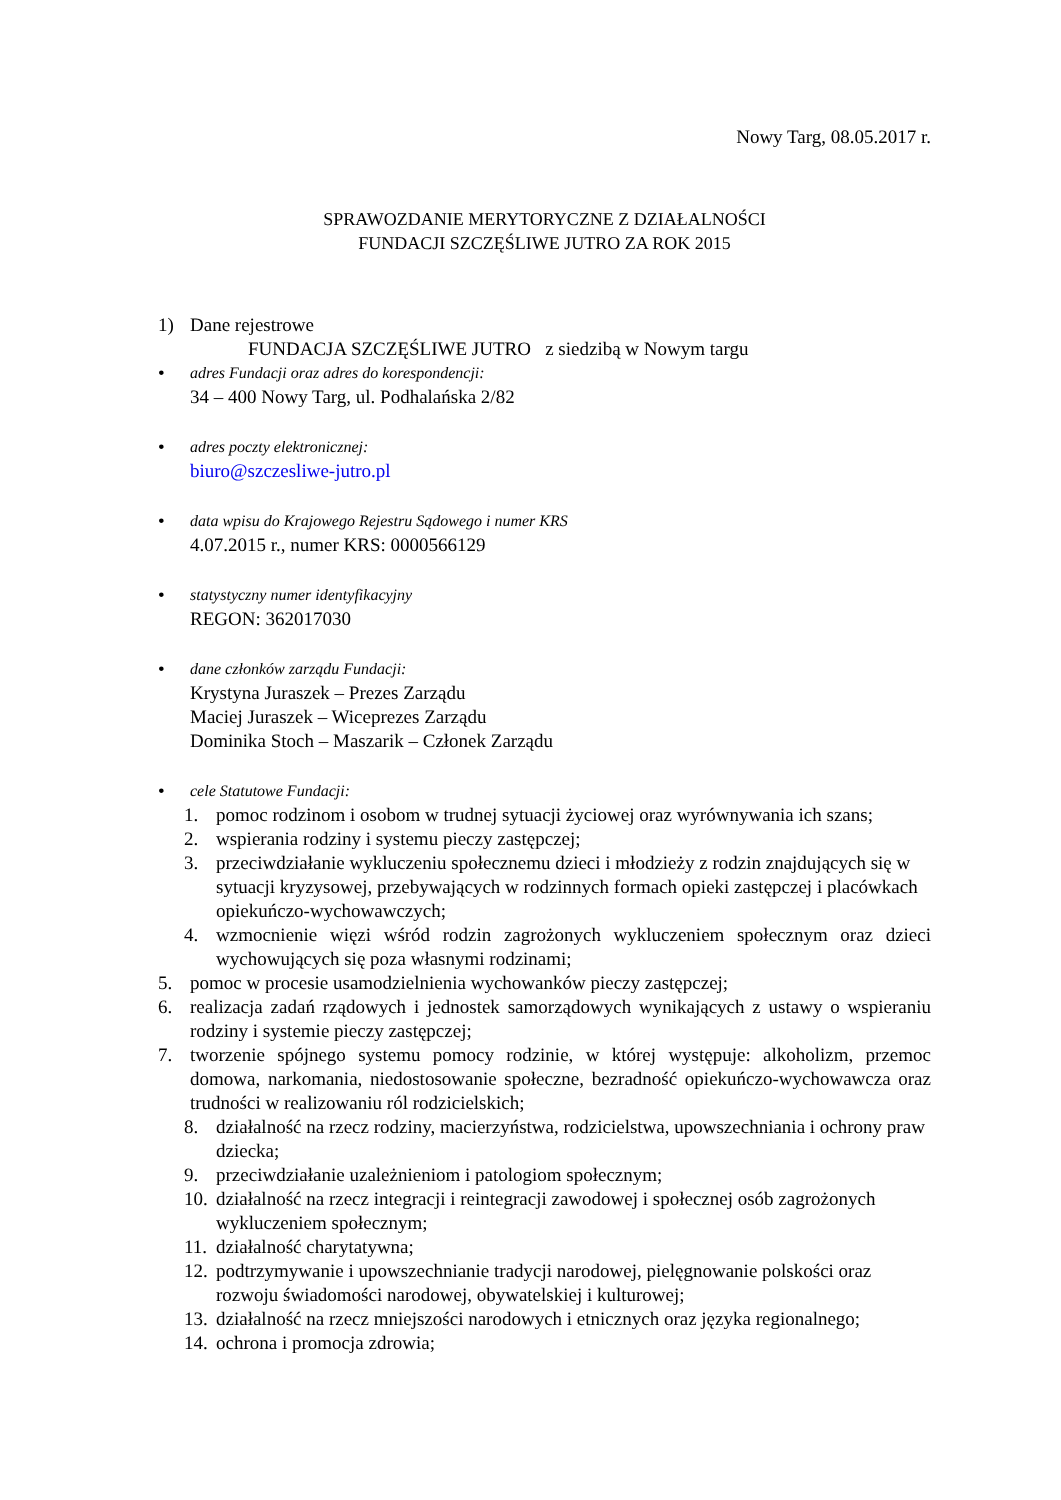Nowy Targ, 08.05.2017 r.
SPRAWOZDANIE MERYTORYCZNE Z DZIAŁALNOŚCI
FUNDACJI SZCZĘŚLIWE JUTRO ZA ROK 2015
1) Dane rejestrowe
FUNDACJA SZCZĘŚLIWE JUTRO z siedzibą w Nowym targu
•
adres Fundacji oraz adres do korespondencji:
34 – 400 Nowy Targ, ul. Podhalańska 2/82
•
adres poczty elektronicznej:
biuro@szczesliwe-jutro.pl
•
data wpisu do Krajowego Rejestru Sądowego i numer KRS
4.07.2015 r., numer KRS: 0000566129
•
statystyczny numer identyfikacyjny
REGON: 362017030
•
dane członków zarządu Fundacji:
Krystyna Juraszek – Prezes Zarządu
Maciej Juraszek – Wiceprezes Zarządu
Dominika Stoch – Maszarik – Członek Zarządu
•
cele Statutowe Fundacji:
1. pomoc rodzinom i osobom w trudnej sytuacji życiowej oraz wyrównywania ich szans;
2. wspierania rodziny i systemu pieczy zastępczej;
3. przeciwdziałanie wykluczeniu społecznemu dzieci i młodzieży z rodzin znajdujących się w sytuacji kryzysowej, przebywających w rodzinnych formach opieki zastępczej i placówkach opiekuńczo-wychowawczych;
4. wzmocnienie więzi wśród rodzin zagrożonych wykluczeniem społecznym oraz dzieci wychowujących się poza własnymi rodzinami;
5. pomoc w procesie usamodzielnienia wychowanków pieczy zastępczej;
6. realizacja zadań rządowych i jednostek samorządowych wynikających z ustawy o wspieraniu rodziny i systemie pieczy zastępczej;
7. tworzenie spójnego systemu pomocy rodzinie, w której występuje: alkoholizm, przemoc domowa, narkomania, niedostosowanie społeczne, bezradność opiekuńczo-wychowawcza oraz trudności w realizowaniu ról rodzicielskich;
8. działalność na rzecz rodziny, macierzyństwa, rodzicielstwa, upowszechniania i ochrony praw dziecka;
9. przeciwdziałanie uzależnieniom i patologiom społecznym;
10. działalność na rzecz integracji i reintegracji zawodowej i społecznej osób zagrożonych wykluczeniem społecznym;
11. działalność charytatywna;
12. podtrzymywanie i upowszechnianie tradycji narodowej, pielęgnowanie polskości oraz rozwoju świadomości narodowej, obywatelskiej i kulturowej;
13. działalność na rzecz mniejszości narodowych i etnicznych oraz języka regionalnego;
14. ochrona i promocja zdrowia;